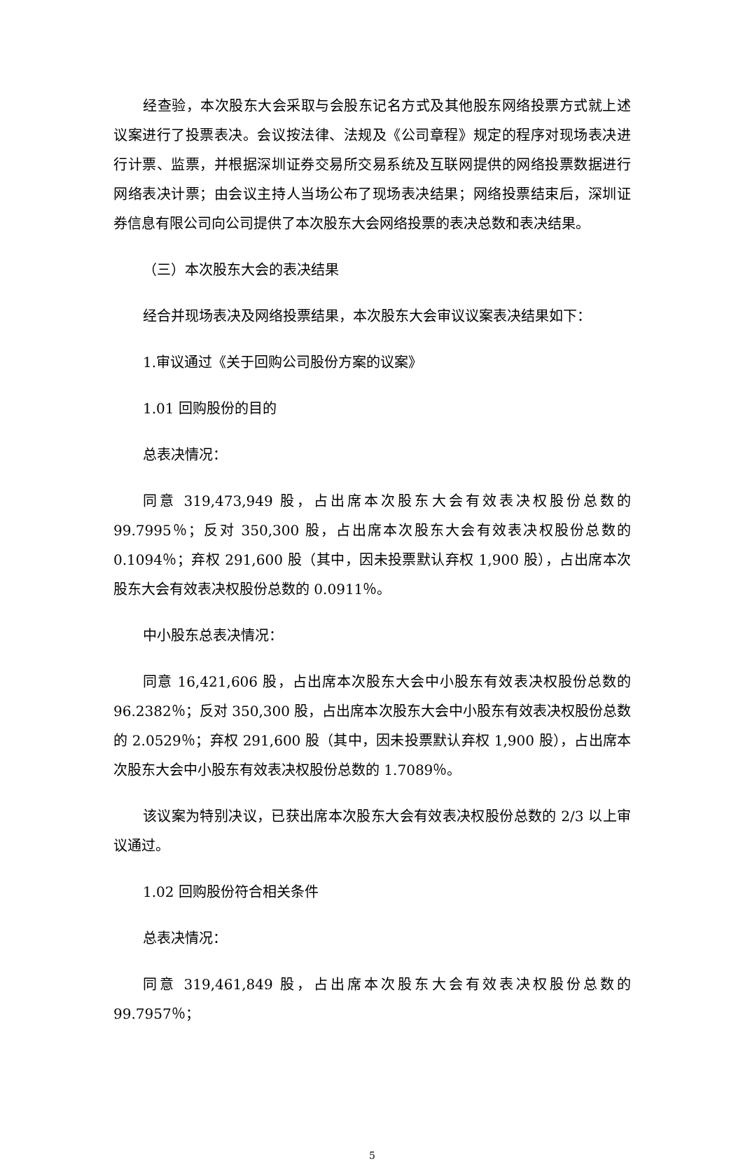经查验，本次股东大会采取与会股东记名方式及其他股东网络投票方式就上述议案进行了投票表决。会议按法律、法规及《公司章程》规定的程序对现场表决进行计票、监票，并根据深圳证券交易所交易系统及互联网提供的网络投票数据进行网络表决计票；由会议主持人当场公布了现场表决结果；网络投票结束后，深圳证券信息有限公司向公司提供了本次股东大会网络投票的表决总数和表决结果。
（三）本次股东大会的表决结果
经合并现场表决及网络投票结果，本次股东大会审议议案表决结果如下：
1.审议通过《关于回购公司股份方案的议案》
1.01 回购股份的目的
总表决情况：
同意 319,473,949 股，占出席本次股东大会有效表决权股份总数的 99.7995％；反对 350,300 股，占出席本次股东大会有效表决权股份总数的 0.1094％；弃权 291,600 股（其中，因未投票默认弃权 1,900 股），占出席本次股东大会有效表决权股份总数的 0.0911％。
中小股东总表决情况：
同意 16,421,606 股，占出席本次股东大会中小股东有效表决权股份总数的 96.2382％；反对 350,300 股，占出席本次股东大会中小股东有效表决权股份总数的 2.0529％；弃权 291,600 股（其中，因未投票默认弃权 1,900 股），占出席本次股东大会中小股东有效表决权股份总数的 1.7089％。
该议案为特别决议，已获出席本次股东大会有效表决权股份总数的 2/3 以上审议通过。
1.02 回购股份符合相关条件
总表决情况：
同意 319,461,849 股，占出席本次股东大会有效表决权股份总数的 99.7957％；
5